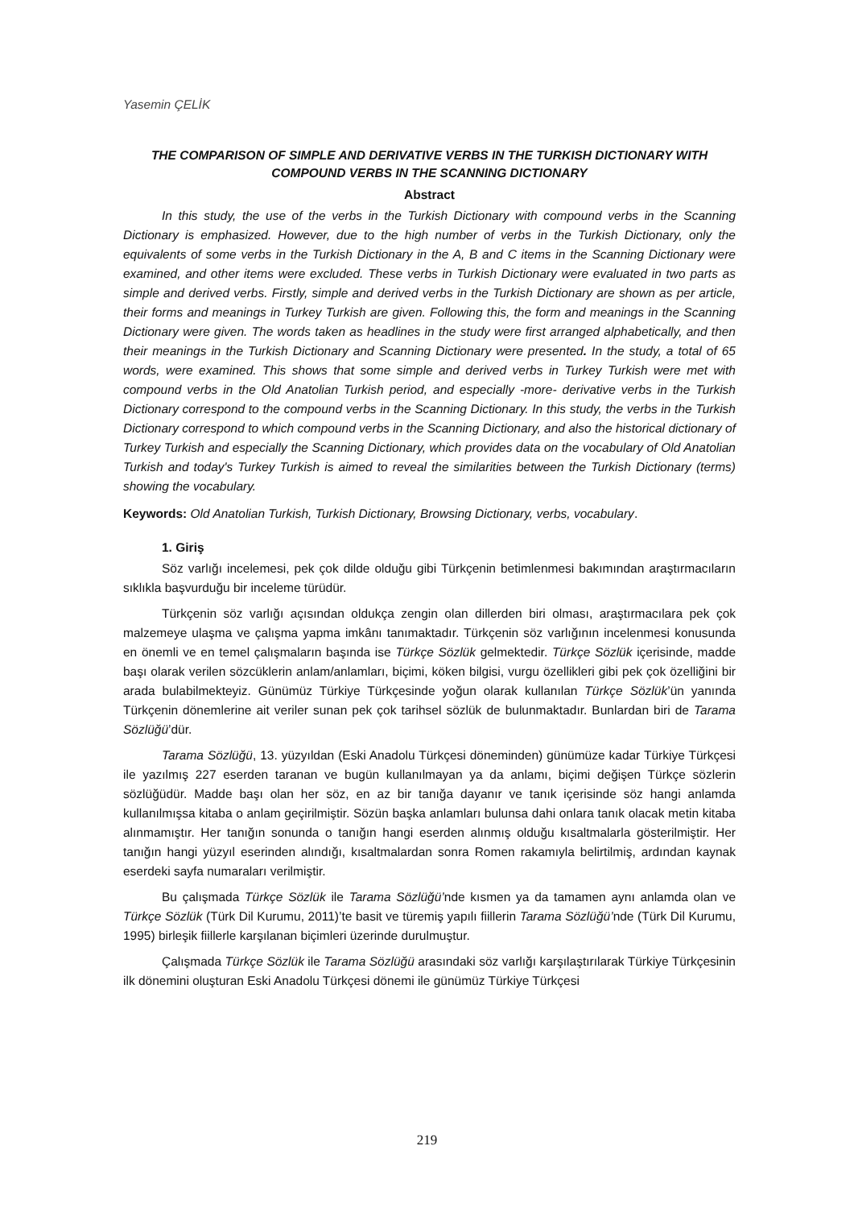Yasemin ÇELİK
THE COMPARISON OF SIMPLE AND DERIVATIVE VERBS IN THE TURKISH DICTIONARY WITH COMPOUND VERBS IN THE SCANNING DICTIONARY
Abstract
In this study, the use of the verbs in the Turkish Dictionary with compound verbs in the Scanning Dictionary is emphasized. However, due to the high number of verbs in the Turkish Dictionary, only the equivalents of some verbs in the Turkish Dictionary in the A, B and C items in the Scanning Dictionary were examined, and other items were excluded. These verbs in Turkish Dictionary were evaluated in two parts as simple and derived verbs. Firstly, simple and derived verbs in the Turkish Dictionary are shown as per article, their forms and meanings in Turkey Turkish are given. Following this, the form and meanings in the Scanning Dictionary were given. The words taken as headlines in the study were first arranged alphabetically, and then their meanings in the Turkish Dictionary and Scanning Dictionary were presented. In the study, a total of 65 words, were examined. This shows that some simple and derived verbs in Turkey Turkish were met with compound verbs in the Old Anatolian Turkish period, and especially -more- derivative verbs in the Turkish Dictionary correspond to the compound verbs in the Scanning Dictionary. In this study, the verbs in the Turkish Dictionary correspond to which compound verbs in the Scanning Dictionary, and also the historical dictionary of Turkey Turkish and especially the Scanning Dictionary, which provides data on the vocabulary of Old Anatolian Turkish and today's Turkey Turkish is aimed to reveal the similarities between the Turkish Dictionary (terms) showing the vocabulary.
Keywords: Old Anatolian Turkish, Turkish Dictionary, Browsing Dictionary, verbs, vocabulary.
1. Giriş
Söz varlığı incelemesi, pek çok dilde olduğu gibi Türkçenin betimlenmesi bakımından araştırmacıların sıklıkla başvurduğu bir inceleme türüdür.
Türkçenin söz varlığı açısından oldukça zengin olan dillerden biri olması, araştırmacılara pek çok malzemeye ulaşma ve çalışma yapma imkânı tanımaktadır. Türkçenin söz varlığının incelenmesi konusunda en önemli ve en temel çalışmaların başında ise Türkçe Sözlük gelmektedir. Türkçe Sözlük içerisinde, madde başı olarak verilen sözcüklerin anlam/anlamları, biçimi, köken bilgisi, vurgu özellikleri gibi pek çok özelliğini bir arada bulabilmekteyiz. Günümüz Türkiye Türkçesinde yoğun olarak kullanılan Türkçe Sözlük’ün yanında Türkçenin dönemlerine ait veriler sunan pek çok tarihsel sözlük de bulunmaktadır. Bunlardan biri de Tarama Sözlüğü’dür.
Tarama Sözlüğü, 13. yüzyıldan (Eski Anadolu Türkçesi döneminden) günümüze kadar Türkiye Türkçesi ile yazılmış 227 eserden taranan ve bugün kullanılmayan ya da anlamı, biçimi değişen Türkçe sözlerin sözlüğüdür. Madde başı olan her söz, en az bir tanığa dayanır ve tanık içerisinde söz hangi anlamda kullanılmışsa kitaba o anlam geçirilmiştir. Sözün başka anlamları bulunsa dahi onlara tanık olacak metin kitaba alınmamıştır. Her tanığın sonunda o tanığın hangi eserden alınmış olduğu kısaltmalarla gösterilmiştir. Her tanığın hangi yüzyıl eserinden alındığı, kısaltmalardan sonra Romen rakamıyla belirtilmiş, ardından kaynak eserdeki sayfa numaraları verilmiştir.
Bu çalışmada Türkçe Sözlük ile Tarama Sözlüğü’nde kısmen ya da tamamen aynı anlamda olan ve Türkçe Sözlük (Türk Dil Kurumu, 2011)’te basit ve türemiş yapılı fiillerin Tarama Sözlüğü’nde (Türk Dil Kurumu, 1995) birleşik fiillerle karşılanan biçimleri üzerinde durulmuştur.
Çalışmada Türkçe Sözlük ile Tarama Sözlüğü arasındaki söz varlığı karşılaştırılarak Türkiye Türkçesinin ilk dönemini oluşturan Eski Anadolu Türkçesi dönemi ile günümüz Türkiye Türkçesi
219